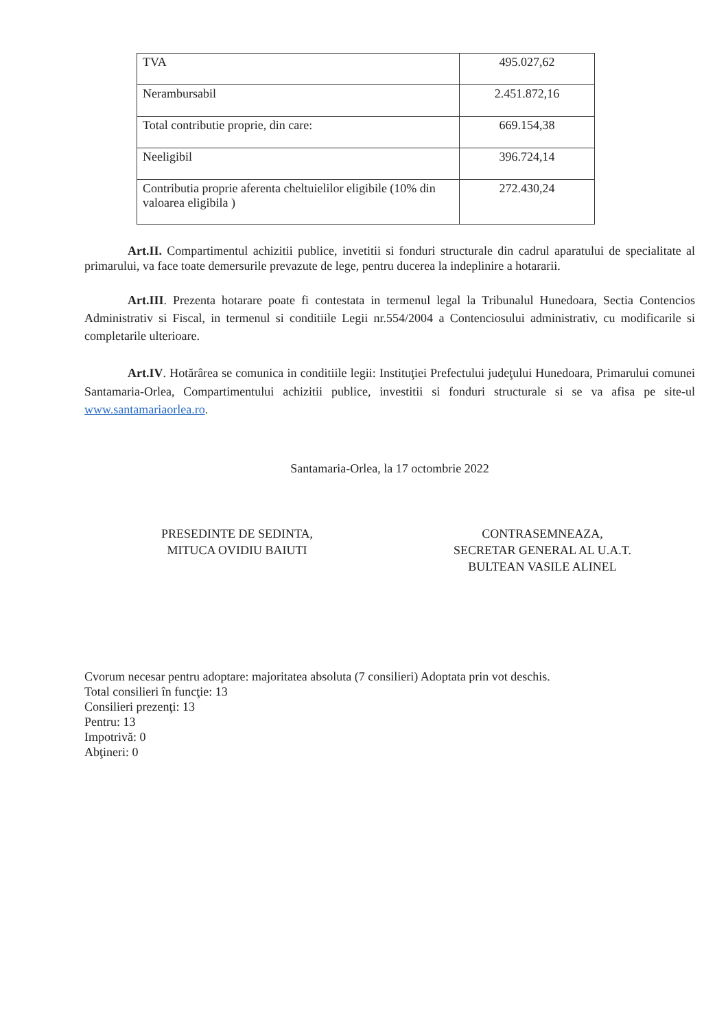| TVA | 495.027,62 |
| Nerambursabil | 2.451.872,16 |
| Total contributie proprie, din care: | 669.154,38 |
| Neeligibil | 396.724,14 |
| Contributia proprie aferenta cheltuielilor eligibile (10% din valoarea eligibila ) | 272.430,24 |
Art.II. Compartimentul achizitii publice, invetitii si fonduri structurale din cadrul aparatului de specialitate al primarului, va face toate demersurile prevazute de lege, pentru ducerea la indeplinire a hotararii.
Art.III. Prezenta hotarare poate fi contestata in termenul legal la Tribunalul Hunedoara, Sectia Contencios Administrativ si Fiscal, in termenul si conditiile Legii nr.554/2004 a Contenciosului administrativ, cu modificarile si completarile ulterioare.
Art.IV. Hotărârea se comunica in conditiile legii: Instituţiei Prefectului judeţului Hunedoara, Primarului comunei Santamaria-Orlea, Compartimentului achizitii publice, investitii si fonduri structurale si se va afisa pe site-ul www.santamariaorlea.ro.
Santamaria-Orlea, la 17 octombrie 2022
PRESEDINTE DE SEDINTA,
MITUCA OVIDIU BAIUTI
CONTRASEMNEAZA,
SECRETAR GENERAL AL U.A.T.
BULTEAN VASILE ALINEL
Cvorum necesar pentru adoptare: majoritatea absoluta (7 consilieri) Adoptata prin vot deschis.
Total consilieri în funcţie: 13
Consilieri prezenţi: 13
Pentru: 13
Impotrivă: 0
Abţineri: 0